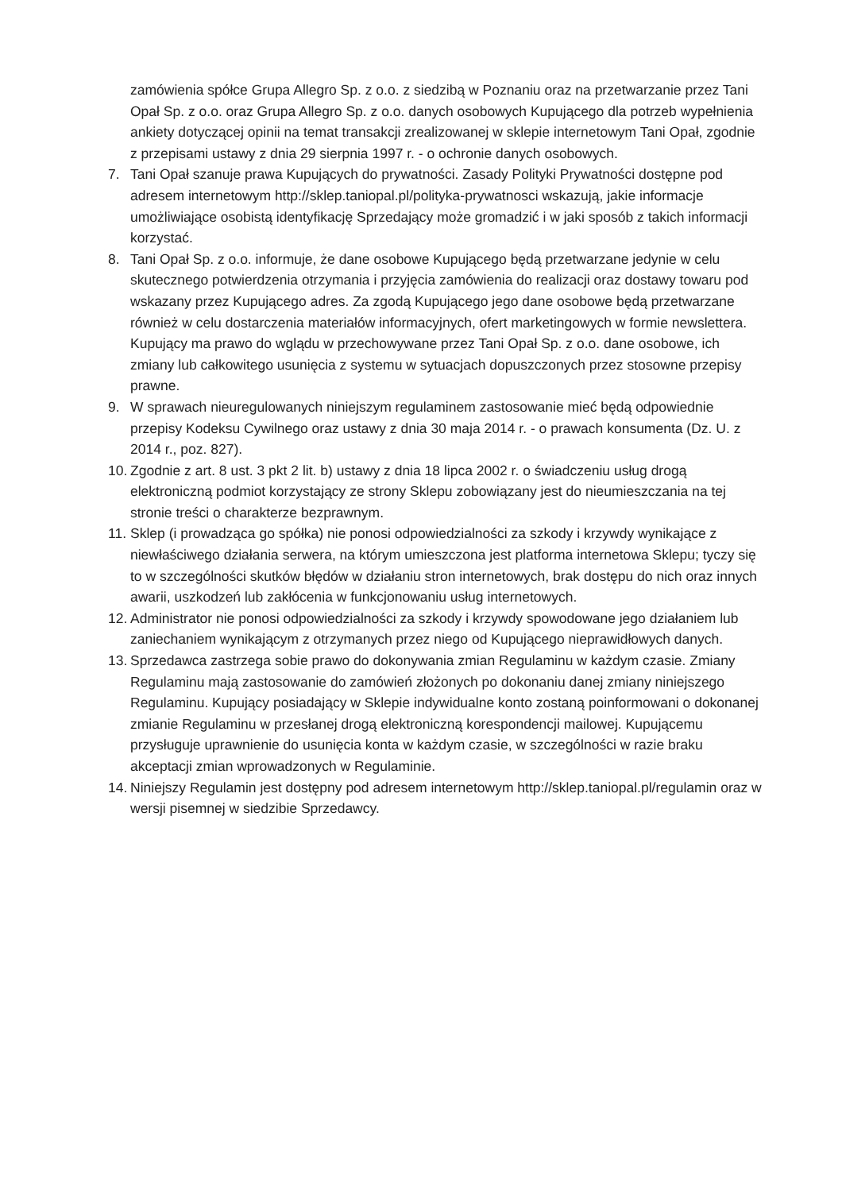zamówienia spółce Grupa Allegro Sp. z o.o. z siedzibą w Poznaniu oraz na przetwarzanie przez Tani Opał Sp. z o.o. oraz Grupa Allegro Sp. z o.o. danych osobowych Kupującego dla potrzeb wypełnienia ankiety dotyczącej opinii na temat transakcji zrealizowanej w sklepie internetowym Tani Opał, zgodnie z przepisami ustawy z dnia 29 sierpnia 1997 r. - o ochronie danych osobowych.
7. Tani Opał szanuje prawa Kupujących do prywatności. Zasady Polityki Prywatności dostępne pod adresem internetowym http://sklep.taniopal.pl/polityka-prywatnosci wskazują, jakie informacje umożliwiające osobistą identyfikację Sprzedający może gromadzić i w jaki sposób z takich informacji korzystać.
8. Tani Opał Sp. z o.o. informuje, że dane osobowe Kupującego będą przetwarzane jedynie w celu skutecznego potwierdzenia otrzymania i przyjęcia zamówienia do realizacji oraz dostawy towaru pod wskazany przez Kupującego adres. Za zgodą Kupującego jego dane osobowe będą przetwarzane również w celu dostarczenia materiałów informacyjnych, ofert marketingowych w formie newslettera. Kupujący ma prawo do wglądu w przechowywane przez Tani Opał Sp. z o.o. dane osobowe, ich zmiany lub całkowitego usunięcia z systemu w sytuacjach dopuszczonych przez stosowne przepisy prawne.
9. W sprawach nieuregulowanych niniejszym regulaminem zastosowanie mieć będą odpowiednie przepisy Kodeksu Cywilnego oraz ustawy z dnia 30 maja 2014 r. - o prawach konsumenta (Dz. U. z 2014 r., poz. 827).
10. Zgodnie z art. 8 ust. 3 pkt 2 lit. b) ustawy z dnia 18 lipca 2002 r. o świadczeniu usług drogą elektroniczną podmiot korzystający ze strony Sklepu zobowiązany jest do nieumieszczania na tej stronie treści o charakterze bezprawnym.
11. Sklep (i prowadząca go spółka) nie ponosi odpowiedzialności za szkody i krzywdy wynikające z niewłaściwego działania serwera, na którym umieszczona jest platforma internetowa Sklepu; tyczy się to w szczególności skutków błędów w działaniu stron internetowych, brak dostępu do nich oraz innych awarii, uszkodzeń lub zakłócenia w funkcjonowaniu usług internetowych.
12. Administrator nie ponosi odpowiedzialności za szkody i krzywdy spowodowane jego działaniem lub zaniechaniem wynikającym z otrzymanych przez niego od Kupującego nieprawidłowych danych.
13. Sprzedawca zastrzega sobie prawo do dokonywania zmian Regulaminu w każdym czasie. Zmiany Regulaminu mają zastosowanie do zamówień złożonych po dokonaniu danej zmiany niniejszego Regulaminu. Kupujący posiadający w Sklepie indywidualne konto zostaną poinformowani o dokonanej zmianie Regulaminu w przesłanej drogą elektroniczną korespondencji mailowej. Kupującemu przysługuje uprawnienie do usunięcia konta w każdym czasie, w szczególności w razie braku akceptacji zmian wprowadzonych w Regulaminie.
14. Niniejszy Regulamin jest dostępny pod adresem internetowym http://sklep.taniopal.pl/regulamin oraz w wersji pisemnej w siedzibie Sprzedawcy.